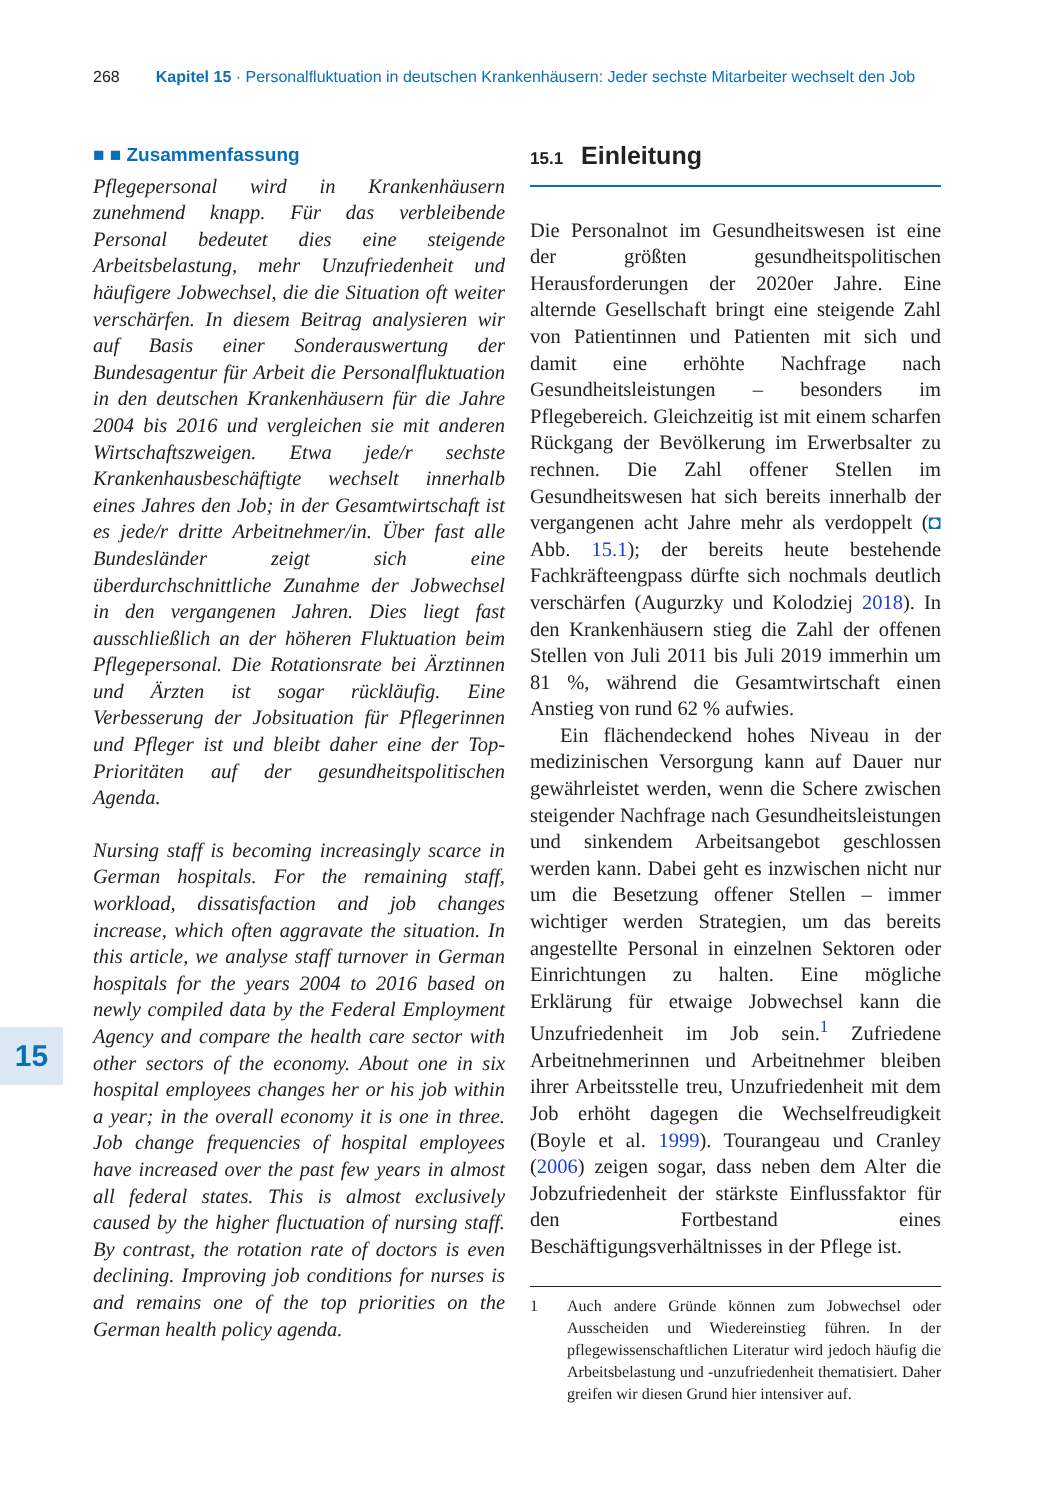268 Kapitel 15 · Personalfluktuation in deutschen Krankenhäusern: Jeder sechste Mitarbeiter wechselt den Job
■ ■ Zusammenfassung
Pflegepersonal wird in Krankenhäusern zunehmend knapp. Für das verbleibende Personal bedeutet dies eine steigende Arbeitsbelastung, mehr Unzufriedenheit und häufigere Jobwechsel, die die Situation oft weiter verschärfen. In diesem Beitrag analysieren wir auf Basis einer Sonderauswertung der Bundesagentur für Arbeit die Personalfluktuation in den deutschen Krankenhäusern für die Jahre 2004 bis 2016 und vergleichen sie mit anderen Wirtschaftszweigen. Etwa jede/r sechste Krankenhausbeschäftigte wechselt innerhalb eines Jahres den Job; in der Gesamtwirtschaft ist es jede/r dritte Arbeitnehmer/in. Über fast alle Bundesländer zeigt sich eine überdurchschnittliche Zunahme der Jobwechsel in den vergangenen Jahren. Dies liegt fast ausschließlich an der höheren Fluktuation beim Pflegepersonal. Die Rotationsrate bei Ärztinnen und Ärzten ist sogar rückläufig. Eine Verbesserung der Jobsituation für Pflegerinnen und Pfleger ist und bleibt daher eine der Top-Prioritäten auf der gesundheitspolitischen Agenda.
Nursing staff is becoming increasingly scarce in German hospitals. For the remaining staff, workload, dissatisfaction and job changes increase, which often aggravate the situation. In this article, we analyse staff turnover in German hospitals for the years 2004 to 2016 based on newly compiled data by the Federal Employment Agency and compare the health care sector with other sectors of the economy. About one in six hospital employees changes her or his job within a year; in the overall economy it is one in three. Job change frequencies of hospital employees have increased over the past few years in almost all federal states. This is almost exclusively caused by the higher fluctuation of nursing staff. By contrast, the rotation rate of doctors is even declining. Improving job conditions for nurses is and remains one of the top priorities on the German health policy agenda.
15
15.1 Einleitung
Die Personalnot im Gesundheitswesen ist eine der größten gesundheitspolitischen Herausforderungen der 2020er Jahre. Eine alternde Gesellschaft bringt eine steigende Zahl von Patientinnen und Patienten mit sich und damit eine erhöhte Nachfrage nach Gesundheitsleistungen – besonders im Pflegebereich. Gleichzeitig ist mit einem scharfen Rückgang der Bevölkerung im Erwerbsalter zu rechnen. Die Zahl offener Stellen im Gesundheitswesen hat sich bereits innerhalb der vergangenen acht Jahre mehr als verdoppelt (◘ Abb. 15.1); der bereits heute bestehende Fachkräfteengpass dürfte sich nochmals deutlich verschärfen (Augurzky und Kolodziej 2018). In den Krankenhäusern stieg die Zahl der offenen Stellen von Juli 2011 bis Juli 2019 immerhin um 81 %, während die Gesamtwirtschaft einen Anstieg von rund 62 % aufwies.
Ein flächendeckend hohes Niveau in der medizinischen Versorgung kann auf Dauer nur gewährleistet werden, wenn die Schere zwischen steigender Nachfrage nach Gesundheitsleistungen und sinkendem Arbeitsangebot geschlossen werden kann. Dabei geht es inzwischen nicht nur um die Besetzung offener Stellen – immer wichtiger werden Strategien, um das bereits angestellte Personal in einzelnen Sektoren oder Einrichtungen zu halten. Eine mögliche Erklärung für etwaige Jobwechsel kann die Unzufriedenheit im Job sein.<sup>1</sup> Zufriedene Arbeitnehmerinnen und Arbeitnehmer bleiben ihrer Arbeitsstelle treu, Unzufriedenheit mit dem Job erhöht dagegen die Wechselfreudigkeit (Boyle et al. 1999). Tourangeau und Cranley (2006) zeigen sogar, dass neben dem Alter die Jobzufriedenheit der stärkste Einflussfaktor für den Fortbestand eines Beschäftigungsverhältnisses in der Pflege ist.
1 Auch andere Gründe können zum Jobwechsel oder Ausscheiden und Wiedereinstieg führen. In der pflegewissenschaftlichen Literatur wird jedoch häufig die Arbeitsbelastung und -unzufriedenheit thematisiert. Daher greifen wir diesen Grund hier intensiver auf.